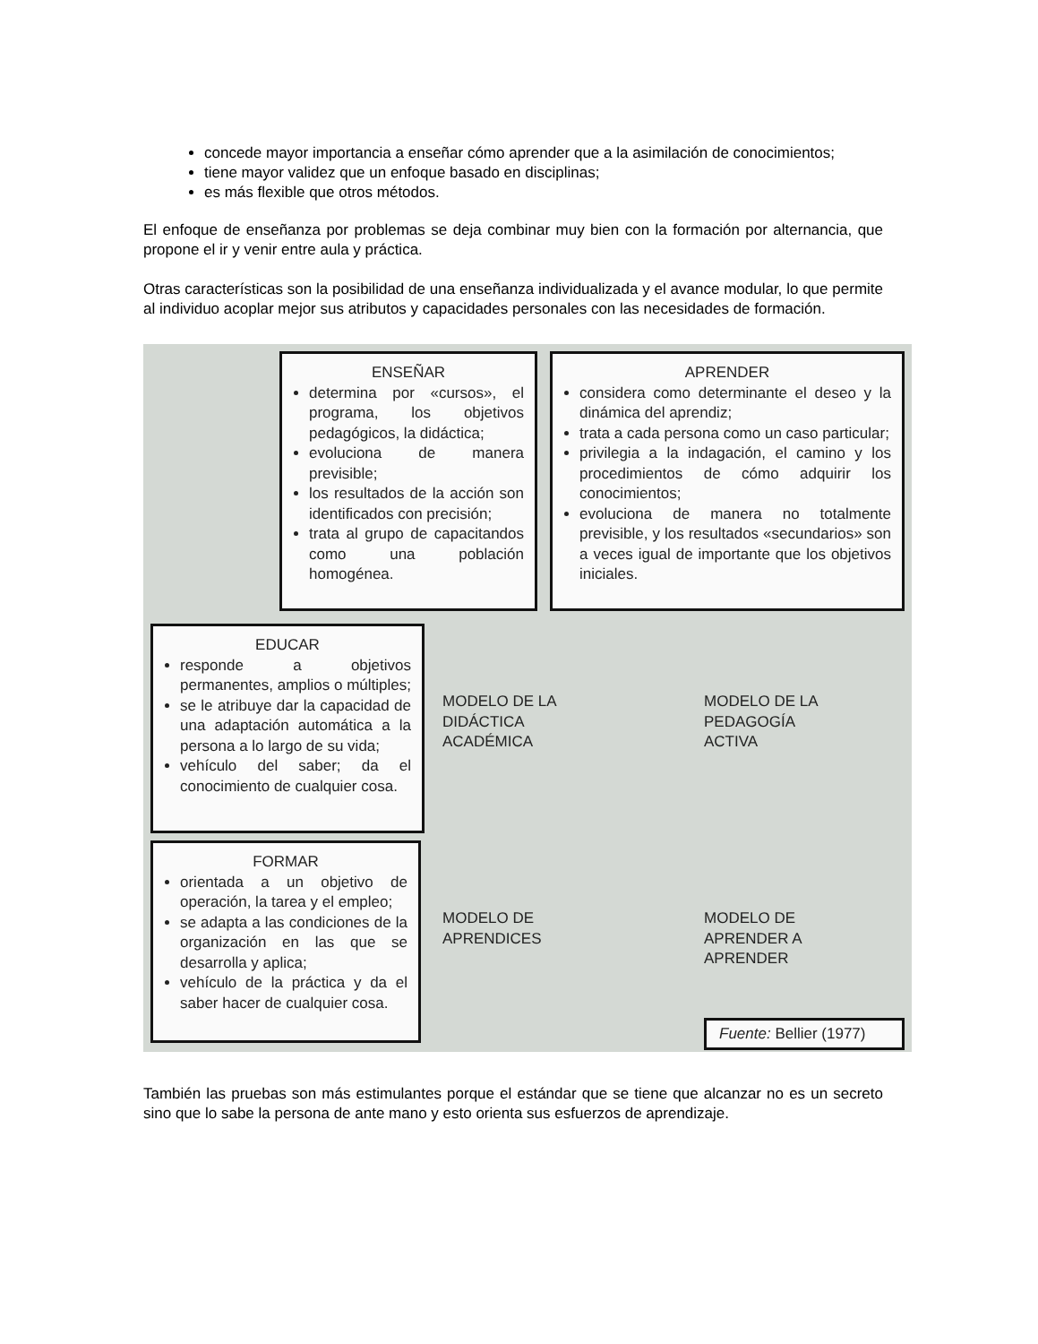concede mayor importancia a enseñar cómo aprender que a la asimilación de conocimientos;
tiene mayor validez que un enfoque basado en disciplinas;
es más flexible que otros métodos.
El enfoque de enseñanza por problemas se deja combinar muy bien con la formación por alternancia, que propone el ir y venir entre aula y práctica.
Otras características son la posibilidad de una enseñanza individualizada y el avance modular, lo que permite al individuo acoplar mejor sus atributos y capacidades personales con las necesidades de formación.
ENSEÑAR
determina por «cursos», el programa, los objetivos pedagógicos, la didáctica;
evoluciona de manera previsible;
los resultados de la acción son identificados con precisión;
trata al grupo de capacitandos como una población homogénea.
APRENDER
considera como determinante el deseo y la dinámica del aprendiz;
trata a cada persona como un caso particular;
privilegia a la indagación, el camino y los procedimientos de cómo adquirir los conocimientos;
evoluciona de manera no totalmente previsible, y los resultados «secundarios» son a veces igual de importante que los objetivos iniciales.
EDUCAR
responde a objetivos permanentes, amplios o múltiples;
se le atribuye dar la capacidad de una adaptación automática a la persona a lo largo de su vida;
vehículo del saber; da el conocimiento de cualquier cosa.
MODELO DE LA
DIDÁCTICA
ACADÉMICA
MODELO DE LA
PEDAGOGÍA
ACTIVA
FORMAR
orientada a un objetivo de operación, la tarea y el empleo;
se adapta a las condiciones de la organización en las que se desarrolla y aplica;
vehículo de la práctica y da el saber hacer de cualquier cosa.
MODELO DE
APRENDICES
MODELO DE
APRENDER A
APRENDER
Fuente: Bellier (1977)
También las pruebas son más estimulantes porque el estándar que se tiene que alcanzar no es un secreto sino que lo sabe la persona de ante mano y esto orienta sus esfuerzos de aprendizaje.